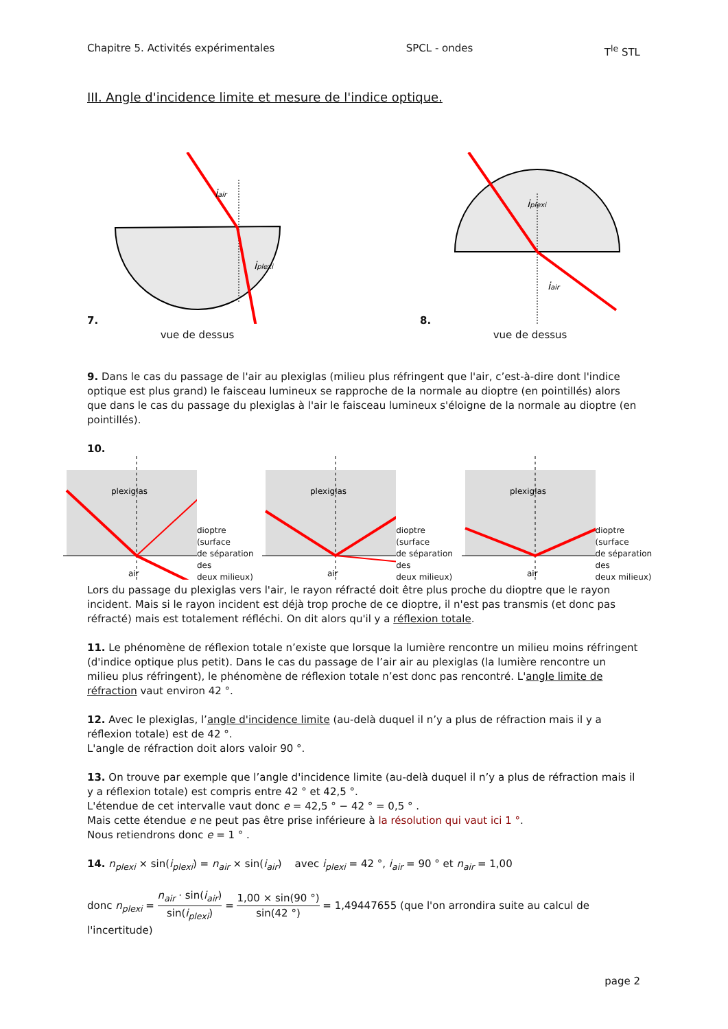Chapitre 5. Activités expérimentales SPCL - ondes T<sup>le</sup> STL
III. Angle d'incidence limite et mesure de l'indice optique.
7.
iair
iplexi
vue de dessus
8.
iplexi
iair
vue de dessus
9. Dans le cas du passage de l'air au plexiglas (milieu plus réfringent que l'air, c’est-à-dire dont l'indice optique est plus grand) le faisceau lumineux se rapproche de la normale au dioptre (en pointillés) alors que dans le cas du passage du plexiglas à l'air le faisceau lumineux s'éloigne de la normale au dioptre (en pointillés).
10.
plexiglas
air
dioptre (surface
de séparation des
deux milieux)
plexiglas
air
dioptre (surface
de séparation des
deux milieux)
plexiglas
air
dioptre (surface
de séparation des
deux milieux)
Lors du passage du plexiglas vers l'air, le rayon réfracté doit être plus proche du dioptre que le rayon incident. Mais si le rayon incident est déjà trop proche de ce dioptre, il n'est pas transmis (et donc pas réfracté) mais est totalement réfléchi. On dit alors qu'il y a réflexion totale.
11. Le phénomène de réflexion totale n’existe que lorsque la lumière rencontre un milieu moins réfringent (d'indice optique plus petit). Dans le cas du passage de l’air air au plexiglas (la lumière rencontre un milieu plus réfringent), le phénomène de réflexion totale n’est donc pas rencontré. L'angle limite de réfraction vaut environ 42 °.
12. Avec le plexiglas, l’angle d'incidence limite (au-delà duquel il n’y a plus de réfraction mais il y a réflexion totale) est de 42 °.
L'angle de réfraction doit alors valoir 90 °.
13. On trouve par exemple que l’angle d'incidence limite (au-delà duquel il n’y a plus de réfraction mais il y a réflexion totale) est compris entre 42 ° et 42,5 °.
L'étendue de cet intervalle vaut donc e = 42,5 ° − 42 ° = 0,5 ° .
Mais cette étendue e ne peut pas être prise inférieure à la résolution qui vaut ici 1 °.
Nous retiendrons donc e = 1 ° .
14. n<sub>plexi</sub> × sin(i<sub>plexi</sub>) = n<sub>air</sub> × sin(i<sub>air</sub>) avec i<sub>plexi</sub> = 42 °, i<sub>air</sub> = 90 ° et n<sub>air</sub> = 1,00
donc n<sub>plexi</sub> = n<sub>air</sub> · sin(i<sub>air</sub>) sin(i<sub>plexi</sub>) = 1,00 × sin(90 °) sin(42 °) = 1,49447655 (que l'on arrondira suite au calcul de l'incertitude)
page 2